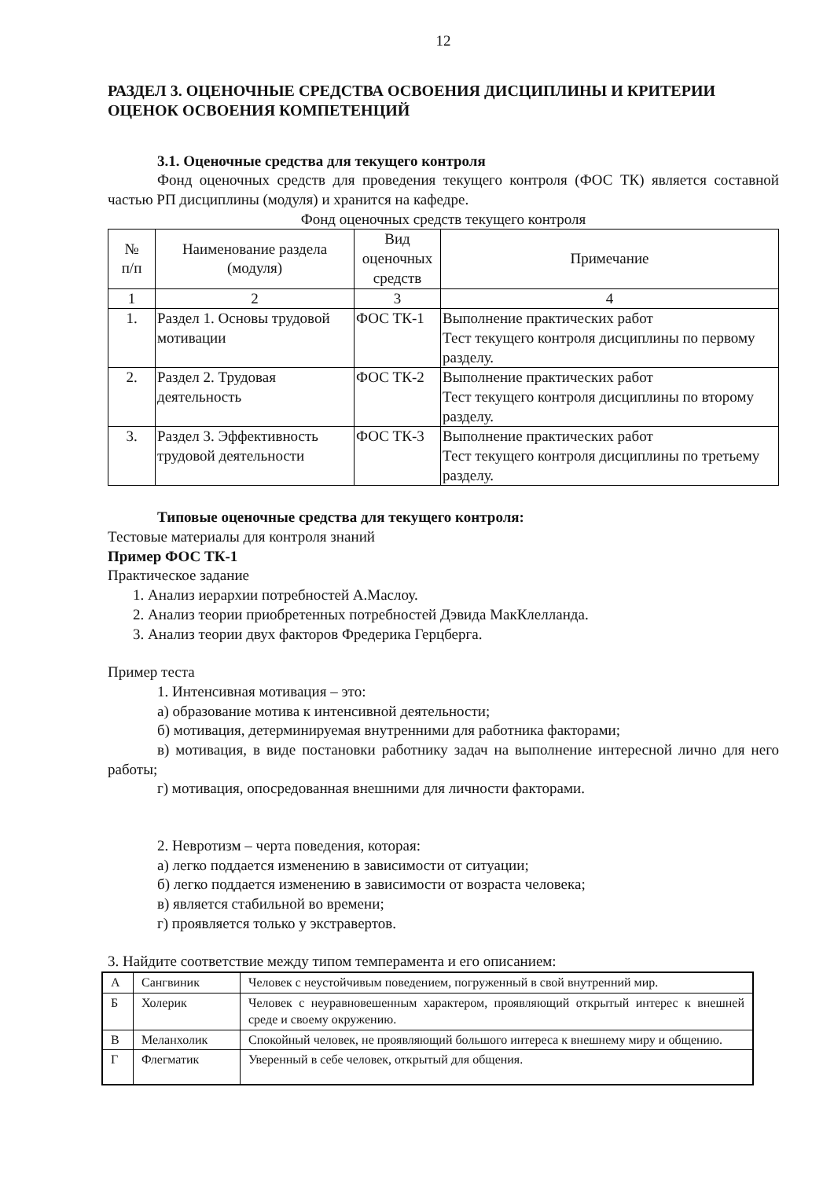12
РАЗДЕЛ 3. ОЦЕНОЧНЫЕ СРЕДСТВА ОСВОЕНИЯ ДИСЦИПЛИНЫ И КРИТЕРИИ ОЦЕНОК ОСВОЕНИЯ КОМПЕТЕНЦИЙ
3.1. Оценочные средства для текущего контроля
Фонд оценочных средств для проведения текущего контроля (ФОС ТК) является составной частью РП дисциплины (модуля) и хранится на кафедре.
Фонд оценочных средств текущего контроля
| № п/п | Наименование раздела (модуля) | Вид оценочных средств | Примечание |
| --- | --- | --- | --- |
| 1 | 2 | 3 | 4 |
| 1. | Раздел 1. Основы трудовой мотивации | ФОС ТК-1 | Выполнение практических работ Тест текущего контроля дисциплины по первому разделу. |
| 2. | Раздел 2. Трудовая деятельность | ФОС ТК-2 | Выполнение практических работ Тест текущего контроля дисциплины по второму разделу. |
| 3. | Раздел 3. Эффективность трудовой деятельности | ФОС ТК-3 | Выполнение практических работ Тест текущего контроля дисциплины по третьему разделу. |
Типовые оценочные средства для текущего контроля:
Тестовые материалы для контроля знаний
Пример ФОС ТК-1
Практическое задание
1. Анализ иерархии потребностей А.Маслоу.
2. Анализ теории приобретенных потребностей Дэвида МакКлелланда.
3. Анализ теории двух факторов Фредерика Герцберга.
Пример теста
1. Интенсивная мотивация – это:
а) образование мотива к интенсивной деятельности;
б) мотивация, детерминируемая внутренними для работника факторами;
в) мотивация, в виде постановки работнику задач на выполнение интересной лично для него работы;
г) мотивация, опосредованная внешними для личности факторами.
2. Невротизм – черта поведения, которая:
а) легко поддается изменению в зависимости от ситуации;
б) легко поддается изменению в зависимости от возраста человека;
в) является стабильной во времени;
г) проявляется только у экстравертов.
3. Найдите соответствие между типом темперамента и его описанием:
| А | Сангвиник | Человек с неустойчивым поведением, погруженный в свой внутренний мир. |
| Б | Холерик | Человек с неуравновешенным характером, проявляющий открытый интерес к внешней среде и своему окружению. |
| В | Меланхолик | Спокойный человек, не проявляющий большого интереса к внешнему миру и общению. |
| Г | Флегматик | Уверенный в себе человек, открытый для общения. |